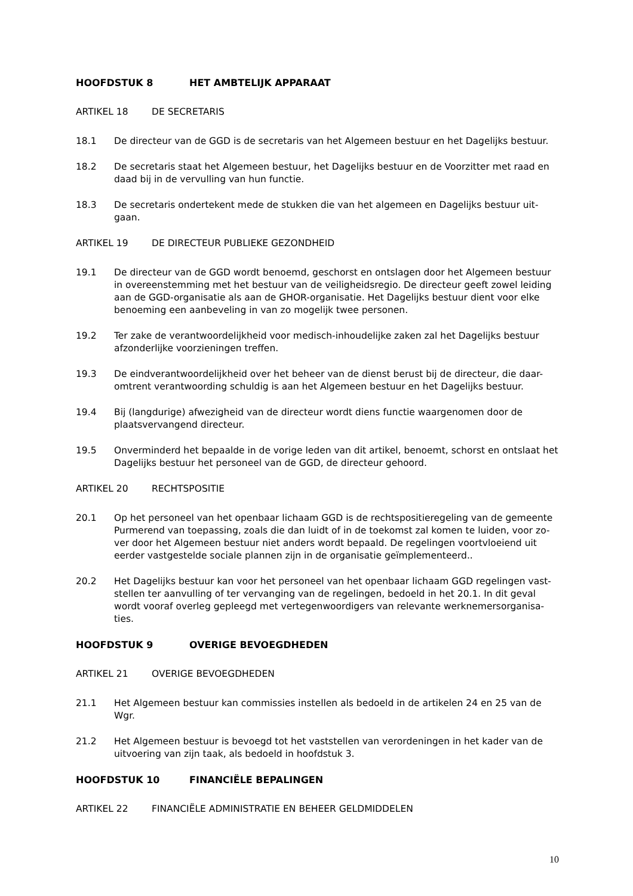HOOFDSTUK 8 HET AMBTELIJK APPARAAT
ARTIKEL 18 DE SECRETARIS
18.1 De directeur van de GGD is de secretaris van het Algemeen bestuur en het Dagelijks bestuur.
18.2 De secretaris staat het Algemeen bestuur, het Dagelijks bestuur en de Voorzitter met raad en daad bij in de vervulling van hun functie.
18.3 De secretaris ondertekent mede de stukken die van het algemeen en Dagelijks bestuur uit-gaan.
ARTIKEL 19 DE DIRECTEUR PUBLIEKE GEZONDHEID
19.1 De directeur van de GGD wordt benoemd, geschorst en ontslagen door het Algemeen bestuur in overeenstemming met het bestuur van de veiligheidsregio. De directeur geeft zowel leiding aan de GGD-organisatie als aan de GHOR-organisatie. Het Dagelijks bestuur dient voor elke benoeming een aanbeveling in van zo mogelijk twee personen.
19.2 Ter zake de verantwoordelijkheid voor medisch-inhoudelijke zaken zal het Dagelijks bestuur afzonderlijke voorzieningen treffen.
19.3 De eindverantwoordelijkheid over het beheer van de dienst berust bij de directeur, die daar-omtrent verantwoording schuldig is aan het Algemeen bestuur en het Dagelijks bestuur.
19.4 Bij (langdurige) afwezigheid van de directeur wordt diens functie waargenomen door de plaatsvervangend directeur.
19.5 Onverminderd het bepaalde in de vorige leden van dit artikel, benoemt, schorst en ontslaat het Dagelijks bestuur het personeel van de GGD, de directeur gehoord.
ARTIKEL 20 RECHTSPOSITIE
20.1 Op het personeel van het openbaar lichaam GGD is de rechtspositieregeling van de gemeente Purmerend van toepassing, zoals die dan luidt of in de toekomst zal komen te luiden, voor zo-ver door het Algemeen bestuur niet anders wordt bepaald. De regelingen voortvloeiend uit eerder vastgestelde sociale plannen zijn in de organisatie geïmplementeerd..
20.2 Het Dagelijks bestuur kan voor het personeel van het openbaar lichaam GGD regelingen vast-stellen ter aanvulling of ter vervanging van de regelingen, bedoeld in het 20.1. In dit geval wordt vooraf overleg gepleegd met vertegenwoordigers van relevante werknemersorganisa-ties.
HOOFDSTUK 9 OVERIGE BEVOEGDHEDEN
ARTIKEL 21 OVERIGE BEVOEGDHEDEN
21.1 Het Algemeen bestuur kan commissies instellen als bedoeld in de artikelen 24 en 25 van de Wgr.
21.2 Het Algemeen bestuur is bevoegd tot het vaststellen van verordeningen in het kader van de uitvoering van zijn taak, als bedoeld in hoofdstuk 3.
HOOFDSTUK 10 FINANCIËLE BEPALINGEN
ARTIKEL 22 FINANCIËLE ADMINISTRATIE EN BEHEER GELDMIDDELEN
10